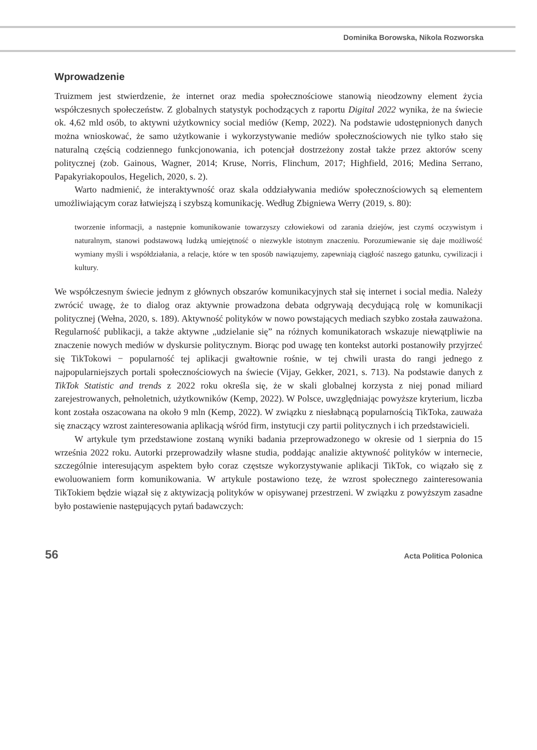Dominika Borowska, Nikola Rozworska
Wprowadzenie
Truizmem jest stwierdzenie, że internet oraz media społecznościowe stanowią nieodzowny element życia współczesnych społeczeństw. Z globalnych statystyk pochodzących z raportu Digital 2022 wynika, że na świecie ok. 4,62 mld osób, to aktywni użytkownicy social mediów (Kemp, 2022). Na podstawie udostępnionych danych można wnioskować, że samo użytkowanie i wykorzystywanie mediów społecznościowych nie tylko stało się naturalną częścią codziennego funkcjonowania, ich potencjał dostrzeżony został także przez aktorów sceny politycznej (zob. Gainous, Wagner, 2014; Kruse, Norris, Flinchum, 2017; Highfield, 2016; Medina Serrano, Papakyriakopoulos, Hegelich, 2020, s. 2).
Warto nadmienić, że interaktywność oraz skala oddziaływania mediów społecznościowych są elementem umożliwiającym coraz łatwiejszą i szybszą komunikację. Według Zbigniewa Werry (2019, s. 80):
tworzenie informacji, a następnie komunikowanie towarzyszy człowiekowi od zarania dziejów, jest czymś oczywistym i naturalnym, stanowi podstawową ludzką umiejętność o niezwykle istotnym znaczeniu. Porozumiewanie się daje możliwość wymiany myśli i współdziałania, a relacje, które w ten sposób nawiązujemy, zapewniają ciągłość naszego gatunku, cywilizacji i kultury.
We współczesnym świecie jednym z głównych obszarów komunikacyjnych stał się internet i social media. Należy zwrócić uwagę, że to dialog oraz aktywnie prowadzona debata odgrywają decydującą rolę w komunikacji politycznej (Wełna, 2020, s. 189). Aktywność polityków w nowo powstających mediach szybko została zauważona. Regularność publikacji, a także aktywne „udzielanie się” na różnych komunikatorach wskazuje niewątpliwie na znaczenie nowych mediów w dyskursie politycznym. Biorąc pod uwagę ten kontekst autorki postanowiły przyjrzeć się TikTokowi − popularność tej aplikacji gwałtownie rośnie, w tej chwili urasta do rangi jednego z najpopularniejszych portali społecznościowych na świecie (Vijay, Gekker, 2021, s. 713). Na podstawie danych z TikTok Statistic and trends z 2022 roku określa się, że w skali globalnej korzysta z niej ponad miliard zarejestrowanych, pełnoletnich, użytkowników (Kemp, 2022). W Polsce, uwzględniając powyższe kryterium, liczba kont została oszacowana na około 9 mln (Kemp, 2022). W związku z niesłabnącą popularnością TikToka, zauważa się znaczący wzrost zainteresowania aplikacją wśród firm, instytucji czy partii politycznych i ich przedstawicieli.
W artykule tym przedstawione zostaną wyniki badania przeprowadzonego w okresie od 1 sierpnia do 15 września 2022 roku. Autorki przeprowadziły własne studia, poddając analizie aktywność polityków w internecie, szczególnie interesującym aspektem było coraz częstsze wykorzystywanie aplikacji TikTok, co wiązało się z ewoluowaniem form komunikowania. W artykule postawiono tezę, że wzrost społecznego zainteresowania TikTokiem będzie wiązał się z aktywizacją polityków w opisywanej przestrzeni. W związku z powyższym zasadne było postawienie następujących pytań badawczych:
56 Acta Politica Polonica